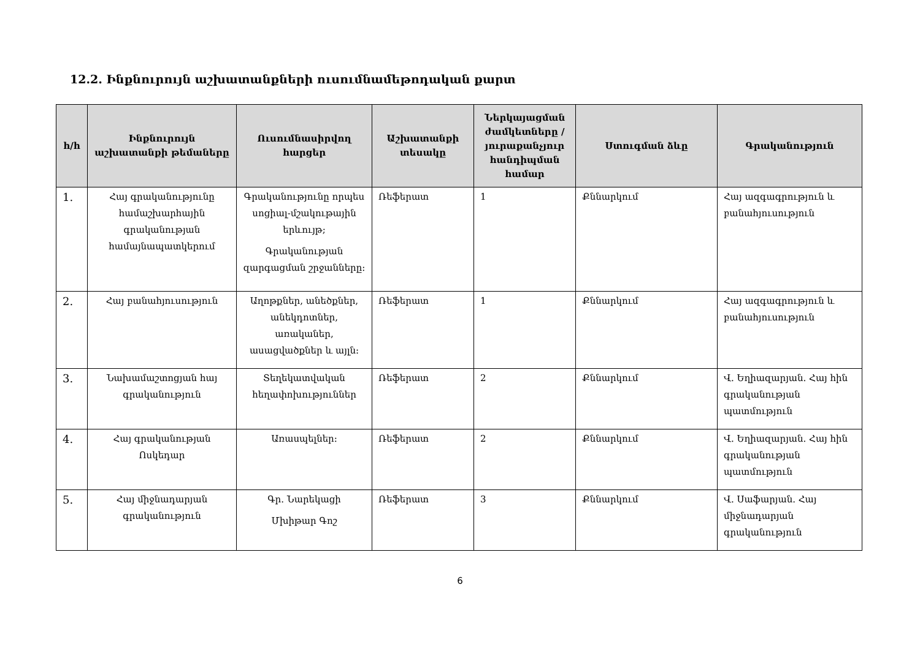12.2. Ինքնուրույն աշխատանքների ուսումնամեթոդական քարտ
| հ/հ | Ինքնուրույն աշխատանքի թեմաները | Ուսումնասիրվող հարցեր | Աշխատանքի տեսակը | Ներկայացման ժամկետները / յուրաքանչյուր հանդիպման համար | Ստուգման ձևը | Գրականություն |
| --- | --- | --- | --- | --- | --- | --- |
| 1. | Հայ գրականությունը համաշխարհային գրականության համայնապատկերում | Գրականությունը որպես սոցիալ-մշակութային երևույթ; Գրականության զարգացման շրջանները: | Ռեֆերատ | 1 | Քննարկում | Հայ ազգագրություն և բանահյուսություն |
| 2. | Հայ բանահյուսություն | Աղոթքներ, անեծքներ, անեկդոտներ, առականեր, ասացվածքներ և այլն: | Ռեֆերատ | 1 | Քննարկում | Հայ ազգագրություն և բանահյուսություն |
| 3. | Նախամաշտոցյան հայ գրականություն | Տեղեկատվական հեղափոխություններ | Ռեֆերատ | 2 | Քննարկում | Վ. Եղիազարյան. Հայ հին գրականության պատմություն |
| 4. | Հայ գրականության Ոսկեդար | Առասպելներ: | Ռեֆերատ | 2 | Քննարկում | Վ. Եղիազարյան. Հայ հին գրականության պատմություն |
| 5. | Հայ միջնադարյան գրականություն | Գր. Նարեկացի Մխիթար Գոշ | Ռեֆերատ | 3 | Քննարկում | Վ. Սաֆարյան. Հայ միջնադարյան գրականություն |
6